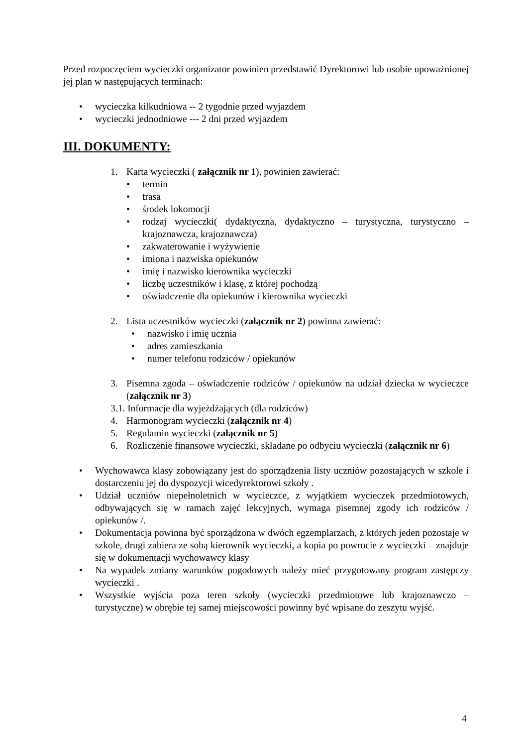Przed rozpoczęciem wycieczki organizator powinien przedstawić Dyrektorowi lub osobie upoważnionej jej plan w następujących terminach:
• wycieczka kilkudniowa -- 2 tygodnie przed wyjazdem
• wycieczki jednodniowe --- 2 dni przed wyjazdem
III. DOKUMENTY:
1. Karta wycieczki ( załącznik nr 1), powinien zawierać:
• termin
• trasa
• środek lokomocji
• rodzaj wycieczki( dydaktyczna, dydaktyczno – turystyczna, turystyczno – krajoznawcza, krajoznawcza)
• zakwaterowanie i wyżywienie
• imiona i nazwiska opiekunów
• imię i nazwisko kierownika wycieczki
• liczbę uczestników i klasę, z której pochodzą
• oświadczenie dla opiekunów i kierownika wycieczki
2. Lista uczestników wycieczki (załącznik nr 2) powinna zawierać:
• nazwisko i imię ucznia
• adres zamieszkania
• numer telefonu rodziców / opiekunów
3. Pisemna zgoda – oświadczenie rodziców / opiekunów na udział dziecka w wycieczce (załącznik nr 3)
3.1. Informacje dla wyjeżdżających (dla rodziców)
4. Harmonogram wycieczki (załącznik nr 4)
5. Regulamin wycieczki (załącznik nr 5)
6. Rozliczenie finansowe wycieczki, składane po odbyciu wycieczki (załącznik nr 6)
• Wychowawca klasy zobowiązany jest do sporządzenia listy uczniów pozostających w szkole i dostarczeniu jej do dyspozycji wicedyrektorowi szkoły .
• Udział uczniów niepełnoletnich w wycieczce, z wyjątkiem wycieczek przedmiotowych, odbywających się w ramach zajęć lekcyjnych, wymaga pisemnej zgody ich rodziców / opiekunów /.
• Dokumentacja powinna być sporządzona w dwóch egzemplarzach, z których jeden pozostaje w szkole, drugi zabiera ze sobą kierownik wycieczki, a kopia po powrocie z wycieczki – znajduje się w dokumentacji wychowawcy klasy
• Na wypadek zmiany warunków pogodowych należy mieć przygotowany program zastępczy wycieczki .
• Wszystkie wyjścia poza teren szkoły (wycieczki przedmiotowe lub krajoznawczo – turystyczne) w obrębie tej samej miejscowości powinny być wpisane do zeszytu wyjść.
4